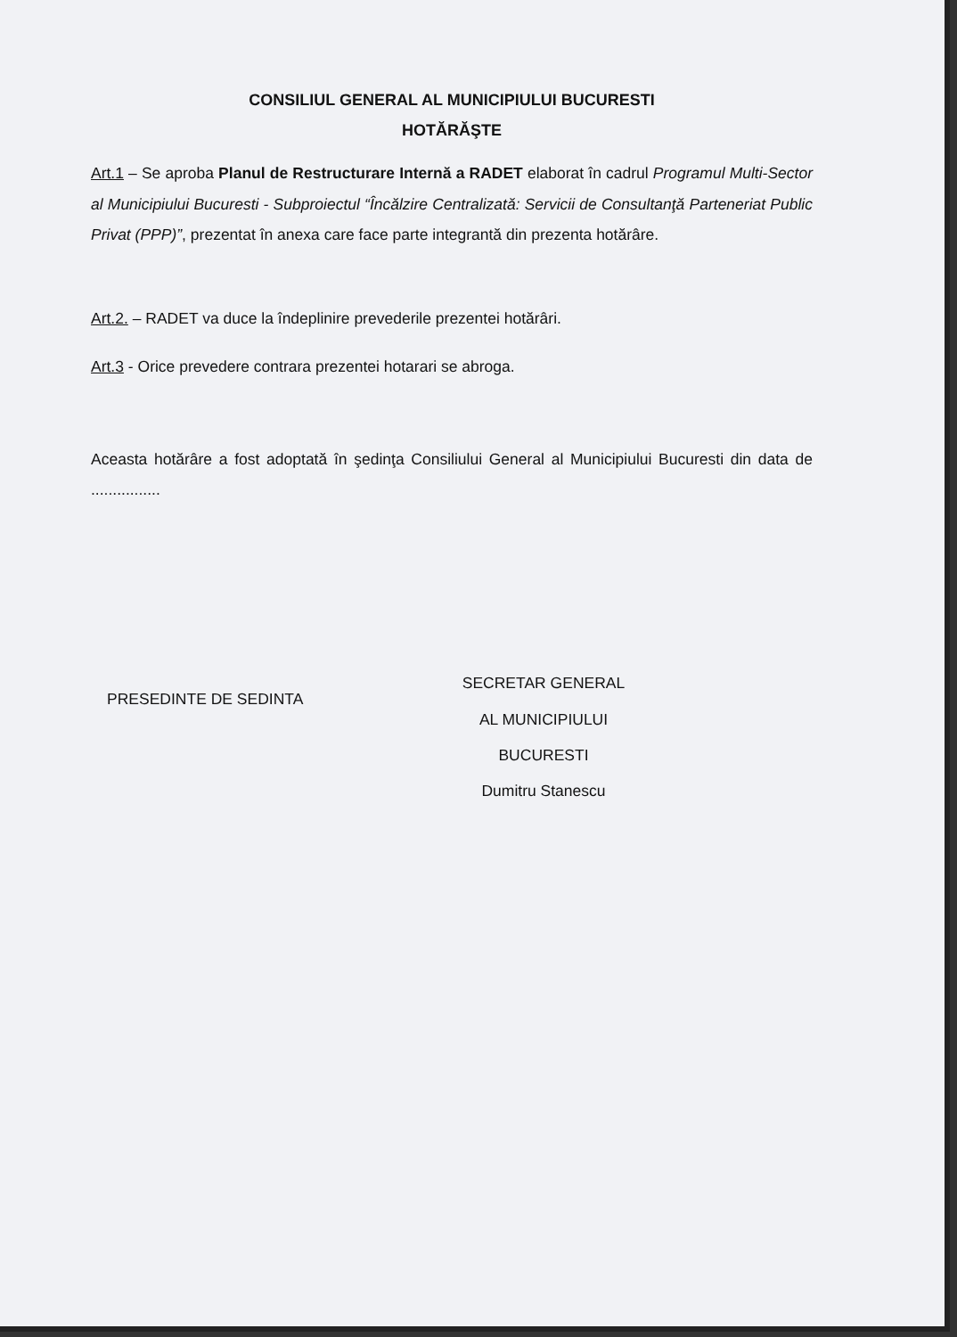CONSILIUL GENERAL AL MUNICIPIULUI BUCURESTI
HOTĂRĂŞTE
Art.1 – Se aproba Planul de Restructurare Internă a RADET elaborat în cadrul Programul Multi-Sector al Municipiului Bucuresti - Subproiectul “Încălzire Centralizată: Servicii de Consultanţă Parteneriat Public Privat (PPP)”, prezentat în anexa care face parte integrantă din prezenta hotărâre.
Art.2. – RADET va duce la îndeplinire prevederile prezentei hotărâri.
Art.3 - Orice prevedere contrara prezentei hotarari se abroga.
Aceasta hotărâre a fost adoptată în şedinţa Consiliului General al Municipiului Bucuresti din data de ................
PRESEDINTE DE SEDINTA
SECRETAR GENERAL
AL MUNICIPIULUI
BUCURESTI
Dumitru Stanescu